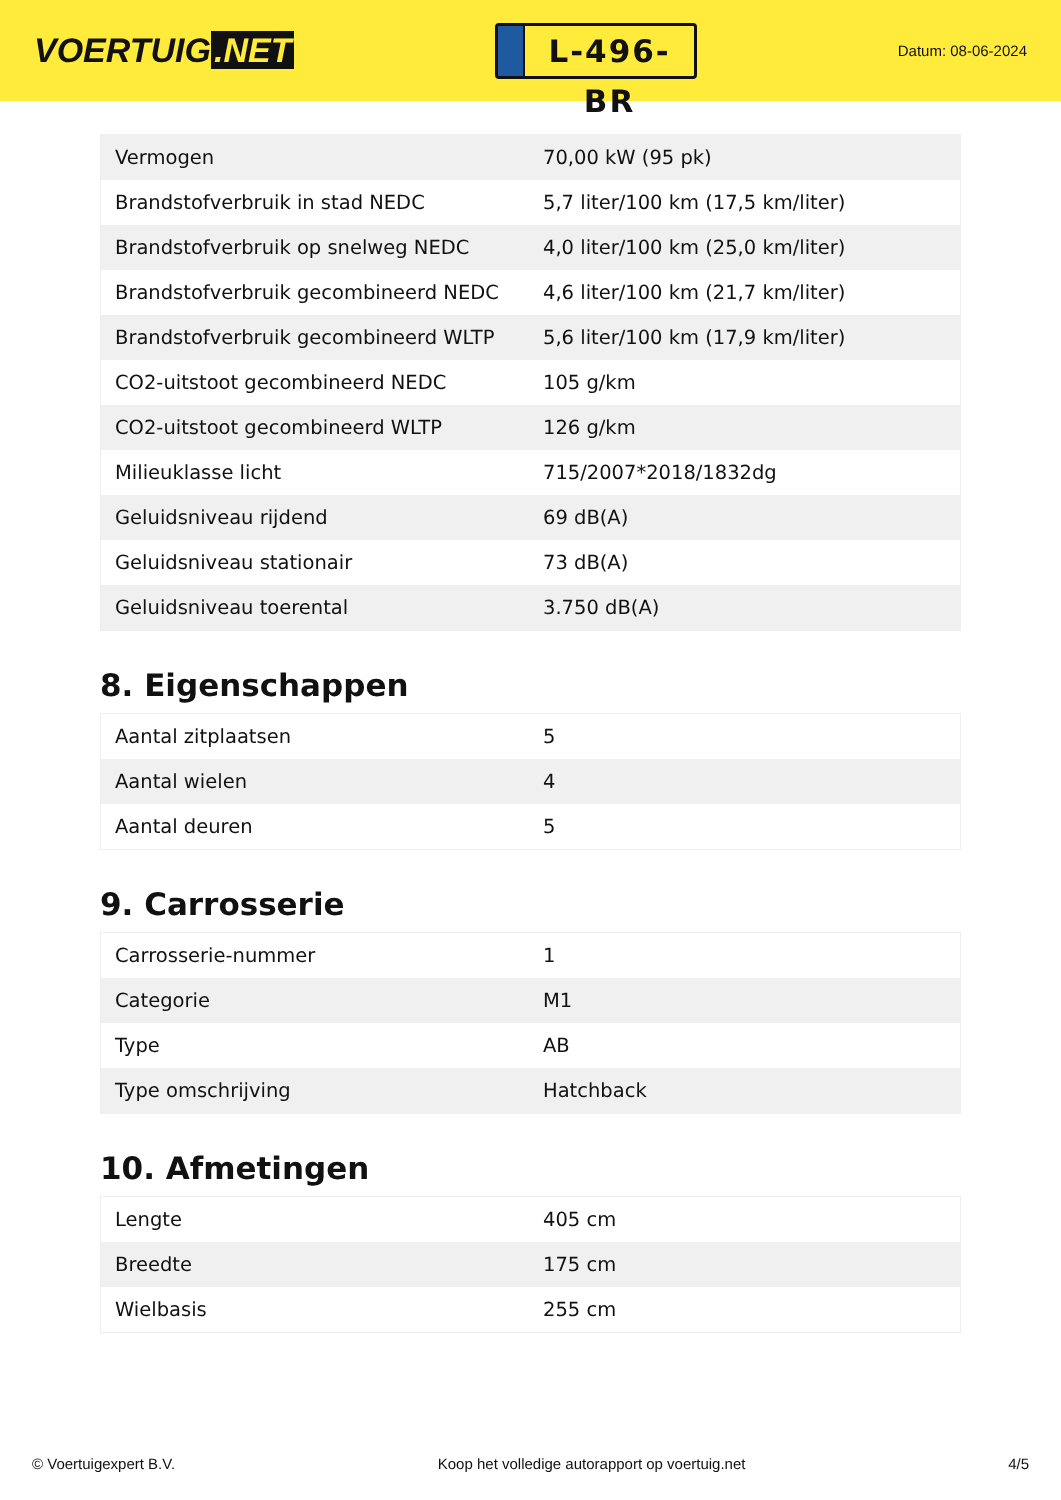VOERTUIG.NET
L-496-BR
Datum: 08-06-2024
| Vermogen | 70,00 kW (95 pk) |
| Brandstofverbruik in stad NEDC | 5,7 liter/100 km (17,5 km/liter) |
| Brandstofverbruik op snelweg NEDC | 4,0 liter/100 km (25,0 km/liter) |
| Brandstofverbruik gecombineerd NEDC | 4,6 liter/100 km (21,7 km/liter) |
| Brandstofverbruik gecombineerd WLTP | 5,6 liter/100 km (17,9 km/liter) |
| CO2-uitstoot gecombineerd NEDC | 105 g/km |
| CO2-uitstoot gecombineerd WLTP | 126 g/km |
| Milieuklasse licht | 715/2007*2018/1832dg |
| Geluidsniveau rijdend | 69 dB(A) |
| Geluidsniveau stationair | 73 dB(A) |
| Geluidsniveau toerental | 3.750 dB(A) |
8. Eigenschappen
| Aantal zitplaatsen | 5 |
| Aantal wielen | 4 |
| Aantal deuren | 5 |
9. Carrosserie
| Carrosserie-nummer | 1 |
| Categorie | M1 |
| Type | AB |
| Type omschrijving | Hatchback |
10. Afmetingen
| Lengte | 405 cm |
| Breedte | 175 cm |
| Wielbasis | 255 cm |
© Voertuigexpert B.V. Koop het volledige autorapport op voertuig.net 4/5